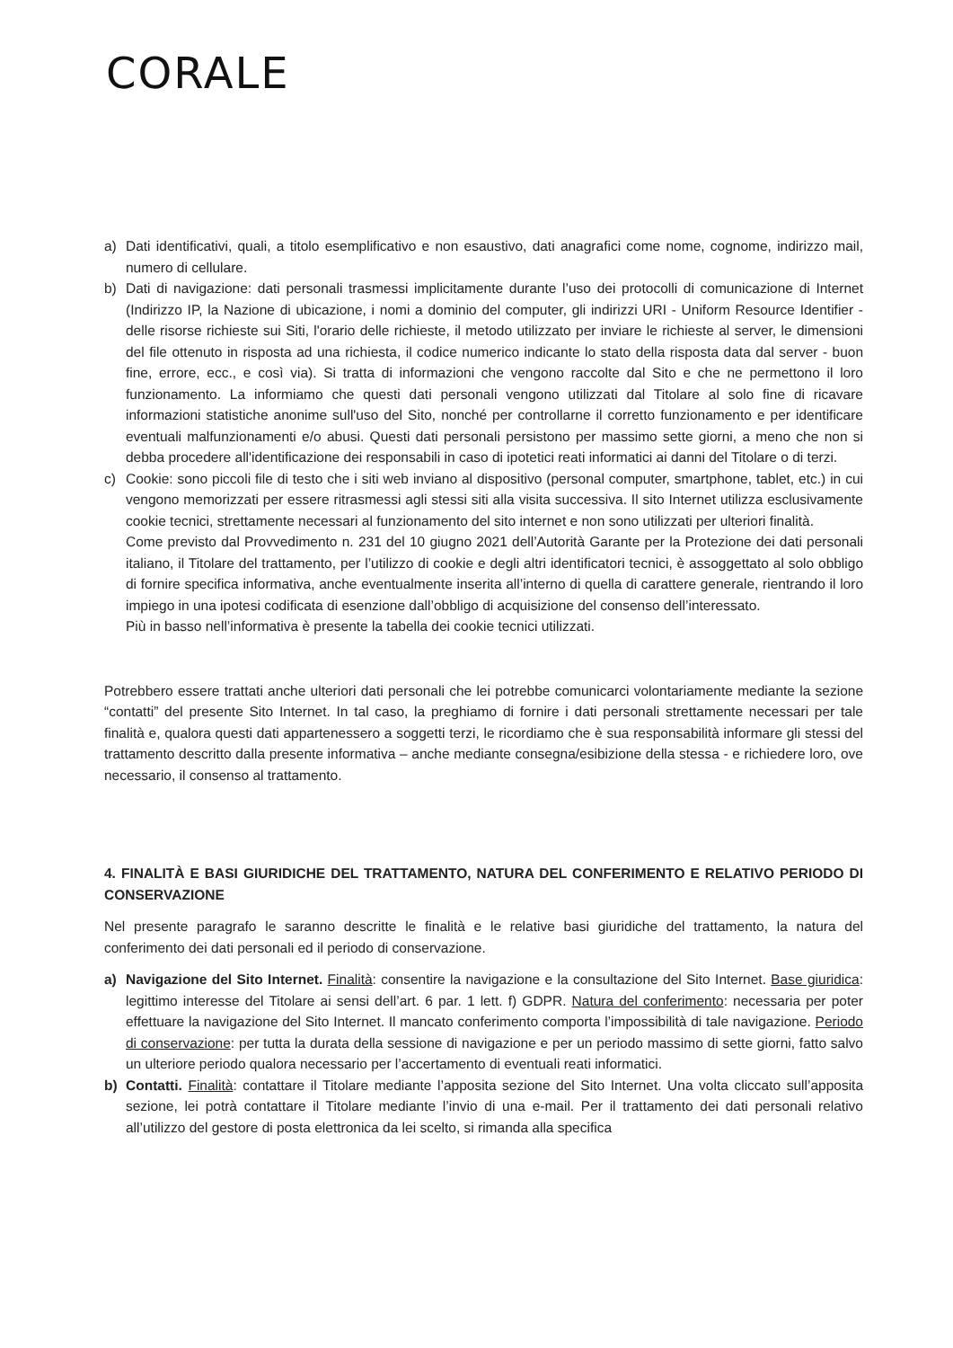CORALE
a) Dati identificativi, quali, a titolo esemplificativo e non esaustivo, dati anagrafici come nome, cognome, indirizzo mail, numero di cellulare.
b) Dati di navigazione: dati personali trasmessi implicitamente durante l’uso dei protocolli di comunicazione di Internet (Indirizzo IP, la Nazione di ubicazione, i nomi a dominio del computer, gli indirizzi URI - Uniform Resource Identifier - delle risorse richieste sui Siti, l'orario delle richieste, il metodo utilizzato per inviare le richieste al server, le dimensioni del file ottenuto in risposta ad una richiesta, il codice numerico indicante lo stato della risposta data dal server - buon fine, errore, ecc., e così via). Si tratta di informazioni che vengono raccolte dal Sito e che ne permettono il loro funzionamento. La informiamo che questi dati personali vengono utilizzati dal Titolare al solo fine di ricavare informazioni statistiche anonime sull'uso del Sito, nonché per controllarne il corretto funzionamento e per identificare eventuali malfunzionamenti e/o abusi. Questi dati personali persistono per massimo sette giorni, a meno che non si debba procedere all'identificazione dei responsabili in caso di ipotetici reati informatici ai danni del Titolare o di terzi.
c) Cookie: sono piccoli file di testo che i siti web inviano al dispositivo (personal computer, smartphone, tablet, etc.) in cui vengono memorizzati per essere ritrasmessi agli stessi siti alla visita successiva. Il sito Internet utilizza esclusivamente cookie tecnici, strettamente necessari al funzionamento del sito internet e non sono utilizzati per ulteriori finalità.
Come previsto dal Provvedimento n. 231 del 10 giugno 2021 dell’Autorità Garante per la Protezione dei dati personali italiano, il Titolare del trattamento, per l’utilizzo di cookie e degli altri identificatori tecnici, è assoggettato al solo obbligo di fornire specifica informativa, anche eventualmente inserita all’interno di quella di carattere generale, rientrando il loro impiego in una ipotesi codificata di esenzione dall’obbligo di acquisizione del consenso dell’interessato.
Più in basso nell’informativa è presente la tabella dei cookie tecnici utilizzati.
Potrebbero essere trattati anche ulteriori dati personali che lei potrebbe comunicarci volontariamente mediante la sezione “contatti” del presente Sito Internet. In tal caso, la preghiamo di fornire i dati personali strettamente necessari per tale finalità e, qualora questi dati appartenessero a soggetti terzi, le ricordiamo che è sua responsabilità informare gli stessi del trattamento descritto dalla presente informativa – anche mediante consegna/esibizione della stessa - e richiedere loro, ove necessario, il consenso al trattamento.
4. FINALITÀ E BASI GIURIDICHE DEL TRATTAMENTO, NATURA DEL CONFERIMENTO E RELATIVO PERIODO DI CONSERVAZIONE
Nel presente paragrafo le saranno descritte le finalità e le relative basi giuridiche del trattamento, la natura del conferimento dei dati personali ed il periodo di conservazione.
a) Navigazione del Sito Internet. Finalità: consentire la navigazione e la consultazione del Sito Internet. Base giuridica: legittimo interesse del Titolare ai sensi dell’art. 6 par. 1 lett. f) GDPR. Natura del conferimento: necessaria per poter effettuare la navigazione del Sito Internet. Il mancato conferimento comporta l’impossibilità di tale navigazione. Periodo di conservazione: per tutta la durata della sessione di navigazione e per un periodo massimo di sette giorni, fatto salvo un ulteriore periodo qualora necessario per l’accertamento di eventuali reati informatici.
b) Contatti. Finalità: contattare il Titolare mediante l’apposita sezione del Sito Internet. Una volta cliccato sull’apposita sezione, lei potrà contattare il Titolare mediante l’invio di una e-mail. Per il trattamento dei dati personali relativo all’utilizzo del gestore di posta elettronica da lei scelto, si rimanda alla specifica